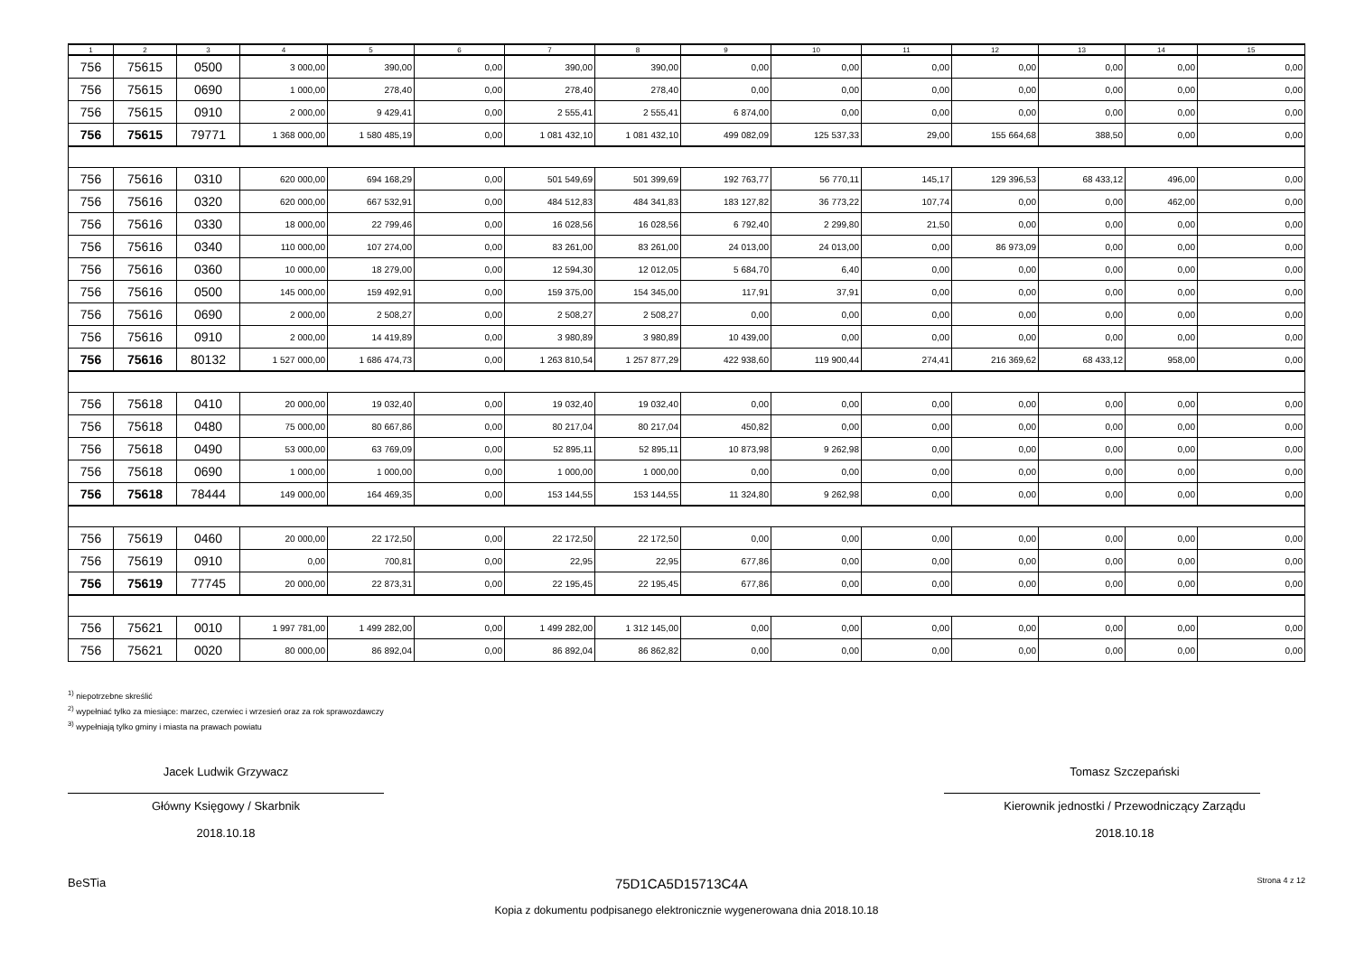| 1 | 2 | 3 | 4 | 5 | 6 | 7 | 8 | 9 | 10 | 11 | 12 | 13 | 14 | 15 |
| --- | --- | --- | --- | --- | --- | --- | --- | --- | --- | --- | --- | --- | --- | --- |
| 756 | 75615 | 0500 | 3 000,00 | 390,00 | 0,00 | 390,00 | 390,00 | 0,00 | 0,00 | 0,00 | 0,00 | 0,00 | 0,00 | 0,00 |
| 756 | 75615 | 0690 | 1 000,00 | 278,40 | 0,00 | 278,40 | 278,40 | 0,00 | 0,00 | 0,00 | 0,00 | 0,00 | 0,00 | 0,00 |
| 756 | 75615 | 0910 | 2 000,00 | 9 429,41 | 0,00 | 2 555,41 | 2 555,41 | 6 874,00 | 0,00 | 0,00 | 0,00 | 0,00 | 0,00 | 0,00 |
| 756 | 75615 | 79771 | 1 368 000,00 | 1 580 485,19 | 0,00 | 1 081 432,10 | 1 081 432,10 | 499 082,09 | 125 537,33 | 29,00 | 155 664,68 | 388,50 | 0,00 | 0,00 |
| 756 | 75616 | 0310 | 620 000,00 | 694 168,29 | 0,00 | 501 549,69 | 501 399,69 | 192 763,77 | 56 770,11 | 145,17 | 129 396,53 | 68 433,12 | 496,00 | 0,00 |
| 756 | 75616 | 0320 | 620 000,00 | 667 532,91 | 0,00 | 484 512,83 | 484 341,83 | 183 127,82 | 36 773,22 | 107,74 | 0,00 | 0,00 | 462,00 | 0,00 |
| 756 | 75616 | 0330 | 18 000,00 | 22 799,46 | 0,00 | 16 028,56 | 16 028,56 | 6 792,40 | 2 299,80 | 21,50 | 0,00 | 0,00 | 0,00 | 0,00 |
| 756 | 75616 | 0340 | 110 000,00 | 107 274,00 | 0,00 | 83 261,00 | 83 261,00 | 24 013,00 | 24 013,00 | 0,00 | 86 973,09 | 0,00 | 0,00 | 0,00 |
| 756 | 75616 | 0360 | 10 000,00 | 18 279,00 | 0,00 | 12 594,30 | 12 012,05 | 5 684,70 | 6,40 | 0,00 | 0,00 | 0,00 | 0,00 | 0,00 |
| 756 | 75616 | 0500 | 145 000,00 | 159 492,91 | 0,00 | 159 375,00 | 154 345,00 | 117,91 | 37,91 | 0,00 | 0,00 | 0,00 | 0,00 | 0,00 |
| 756 | 75616 | 0690 | 2 000,00 | 2 508,27 | 0,00 | 2 508,27 | 2 508,27 | 0,00 | 0,00 | 0,00 | 0,00 | 0,00 | 0,00 | 0,00 |
| 756 | 75616 | 0910 | 2 000,00 | 14 419,89 | 0,00 | 3 980,89 | 3 980,89 | 10 439,00 | 0,00 | 0,00 | 0,00 | 0,00 | 0,00 | 0,00 |
| 756 | 75616 | 80132 | 1 527 000,00 | 1 686 474,73 | 0,00 | 1 263 810,54 | 1 257 877,29 | 422 938,60 | 119 900,44 | 274,41 | 216 369,62 | 68 433,12 | 958,00 | 0,00 |
| 756 | 75618 | 0410 | 20 000,00 | 19 032,40 | 0,00 | 19 032,40 | 19 032,40 | 0,00 | 0,00 | 0,00 | 0,00 | 0,00 | 0,00 | 0,00 |
| 756 | 75618 | 0480 | 75 000,00 | 80 667,86 | 0,00 | 80 217,04 | 80 217,04 | 450,82 | 0,00 | 0,00 | 0,00 | 0,00 | 0,00 | 0,00 |
| 756 | 75618 | 0490 | 53 000,00 | 63 769,09 | 0,00 | 52 895,11 | 52 895,11 | 10 873,98 | 9 262,98 | 0,00 | 0,00 | 0,00 | 0,00 | 0,00 |
| 756 | 75618 | 0690 | 1 000,00 | 1 000,00 | 0,00 | 1 000,00 | 1 000,00 | 0,00 | 0,00 | 0,00 | 0,00 | 0,00 | 0,00 | 0,00 |
| 756 | 75618 | 78444 | 149 000,00 | 164 469,35 | 0,00 | 153 144,55 | 153 144,55 | 11 324,80 | 9 262,98 | 0,00 | 0,00 | 0,00 | 0,00 | 0,00 |
| 756 | 75619 | 0460 | 20 000,00 | 22 172,50 | 0,00 | 22 172,50 | 22 172,50 | 0,00 | 0,00 | 0,00 | 0,00 | 0,00 | 0,00 | 0,00 |
| 756 | 75619 | 0910 | 0,00 | 700,81 | 0,00 | 22,95 | 22,95 | 677,86 | 0,00 | 0,00 | 0,00 | 0,00 | 0,00 | 0,00 |
| 756 | 75619 | 77745 | 20 000,00 | 22 873,31 | 0,00 | 22 195,45 | 22 195,45 | 677,86 | 0,00 | 0,00 | 0,00 | 0,00 | 0,00 | 0,00 |
| 756 | 75621 | 0010 | 1 997 781,00 | 1 499 282,00 | 0,00 | 1 499 282,00 | 1 312 145,00 | 0,00 | 0,00 | 0,00 | 0,00 | 0,00 | 0,00 | 0,00 |
| 756 | 75621 | 0020 | 80 000,00 | 86 892,04 | 0,00 | 86 892,04 | 86 862,82 | 0,00 | 0,00 | 0,00 | 0,00 | 0,00 | 0,00 | 0,00 |
<sup>1)</sup> niepotrzebne skreślić
<sup>2)</sup> wypełniać tylko za miesiące: marzec, czerwiec i wrzesień oraz za rok sprawozdawczy
<sup>3)</sup> wypełniają tylko gminy i miasta na prawach powiatu
Jacek Ludwik Grzywacz
Główny Księgowy / Skarbnik
2018.10.18
Tomasz Szczepański
Kierownik jednostki / Przewodniczący Zarządu
2018.10.18
BeSTia 75D1CA5D15713C4A Strona 4 z 12
Kopia z dokumentu podpisanego elektronicznie wygenerowana dnia 2018.10.18